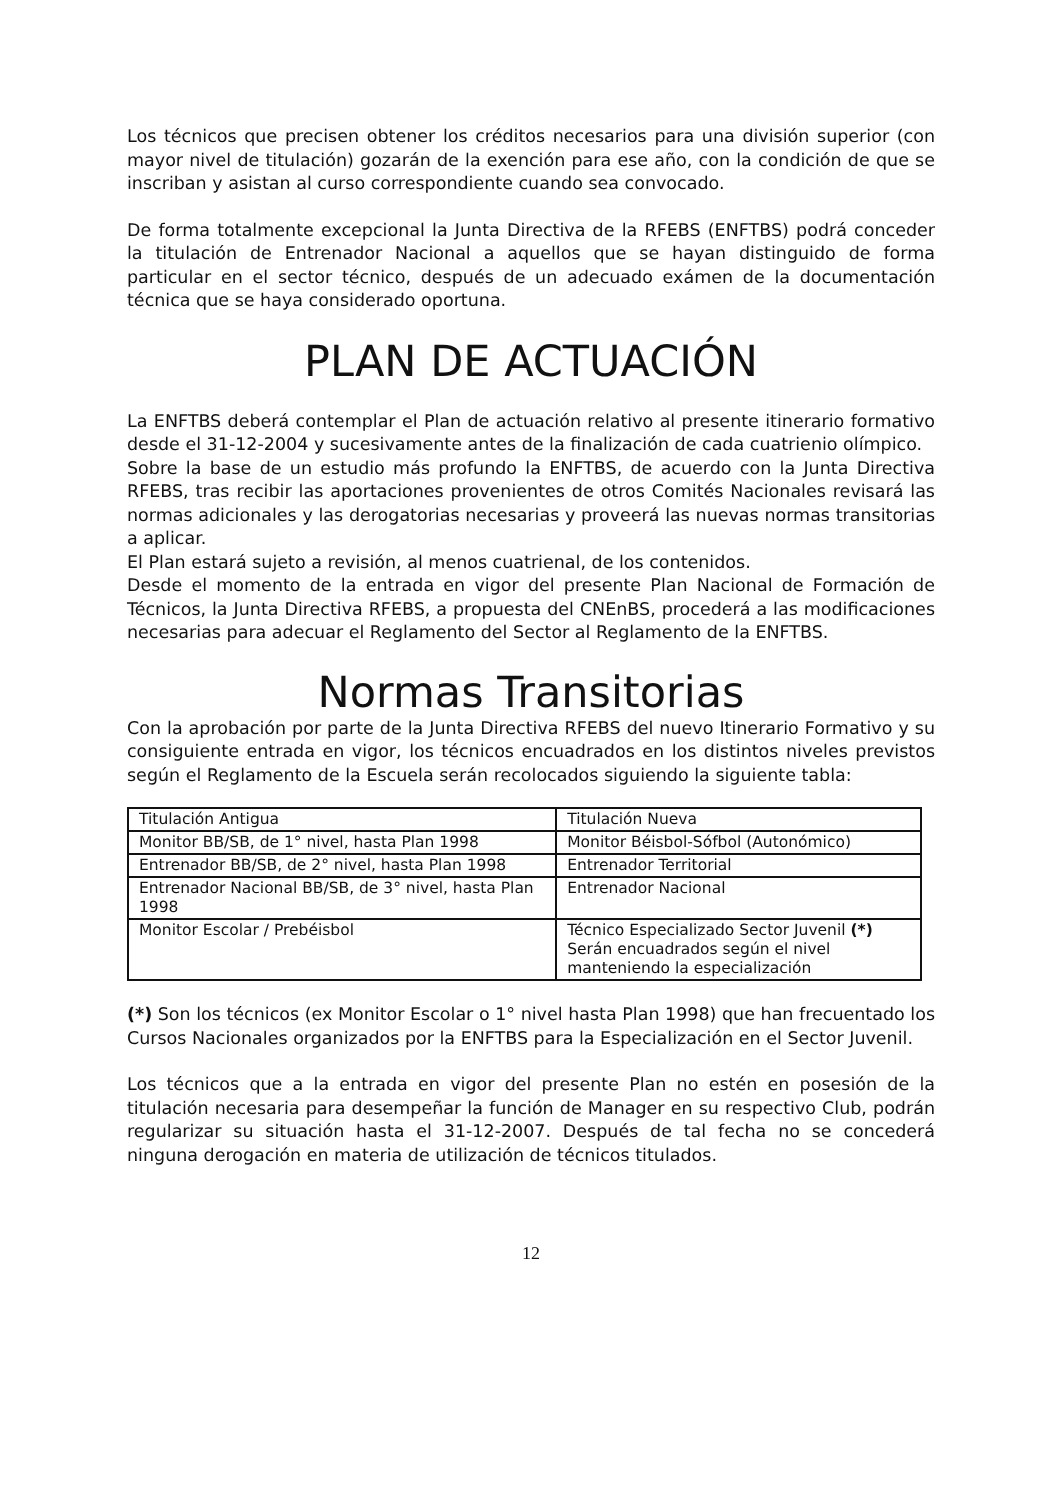Los técnicos que precisen obtener los créditos necesarios para una división superior (con mayor nivel de titulación) gozarán de la exención para ese año, con la condición de que se inscriban y asistan al curso correspondiente cuando sea convocado.
De forma totalmente excepcional la Junta Directiva de la RFEBS (ENFTBS) podrá conceder la titulación de Entrenador Nacional a aquellos que se hayan distinguido de forma particular en el sector técnico, después de un adecuado exámen de la documentación técnica que se haya considerado oportuna.
PLAN DE ACTUACIÓN
La ENFTBS deberá contemplar el Plan de actuación relativo al presente itinerario formativo desde el 31-12-2004 y sucesivamente antes de la finalización de cada cuatrienio olímpico.
Sobre la base de un estudio más profundo la ENFTBS, de acuerdo con la Junta Directiva RFEBS, tras recibir las aportaciones provenientes de otros Comités Nacionales revisará las normas adicionales y las derogatorias necesarias y proveerá las nuevas normas transitorias a aplicar.
El Plan estará sujeto a revisión, al menos cuatrienal, de los contenidos.
Desde el momento de la entrada en vigor del presente Plan Nacional de Formación de Técnicos, la Junta Directiva RFEBS, a propuesta del CNEnBS, procederá a las modificaciones necesarias para adecuar el Reglamento del Sector al Reglamento de la ENFTBS.
Normas Transitorias
Con la aprobación por parte de la Junta Directiva RFEBS del nuevo Itinerario Formativo y su consiguiente entrada en vigor, los técnicos encuadrados en los distintos niveles previstos según el Reglamento de la Escuela serán recolocados siguiendo la siguiente tabla:
| Titulación Antigua | Titulación Nueva |
| Monitor BB/SB, de 1° nivel, hasta Plan 1998 | Monitor Béisbol-Sófbol (Autonómico) |
| Entrenador BB/SB, de 2° nivel, hasta Plan 1998 | Entrenador Territorial |
| Entrenador Nacional BB/SB, de 3° nivel, hasta Plan 1998 | Entrenador Nacional |
| Monitor Escolar / Prebéisbol | Técnico Especializado Sector Juvenil (*) Serán encuadrados según el nivel manteniendo la especialización |
(*) Son los técnicos (ex Monitor Escolar o 1° nivel hasta Plan 1998) que han frecuentado los Cursos Nacionales organizados por la ENFTBS para la Especialización en el Sector Juvenil.
Los técnicos que a la entrada en vigor del presente Plan no estén en posesión de la titulación necesaria para desempeñar la función de Manager en su respectivo Club, podrán regularizar su situación hasta el 31-12-2007. Después de tal fecha no se concederá ninguna derogación en materia de utilización de técnicos titulados.
12